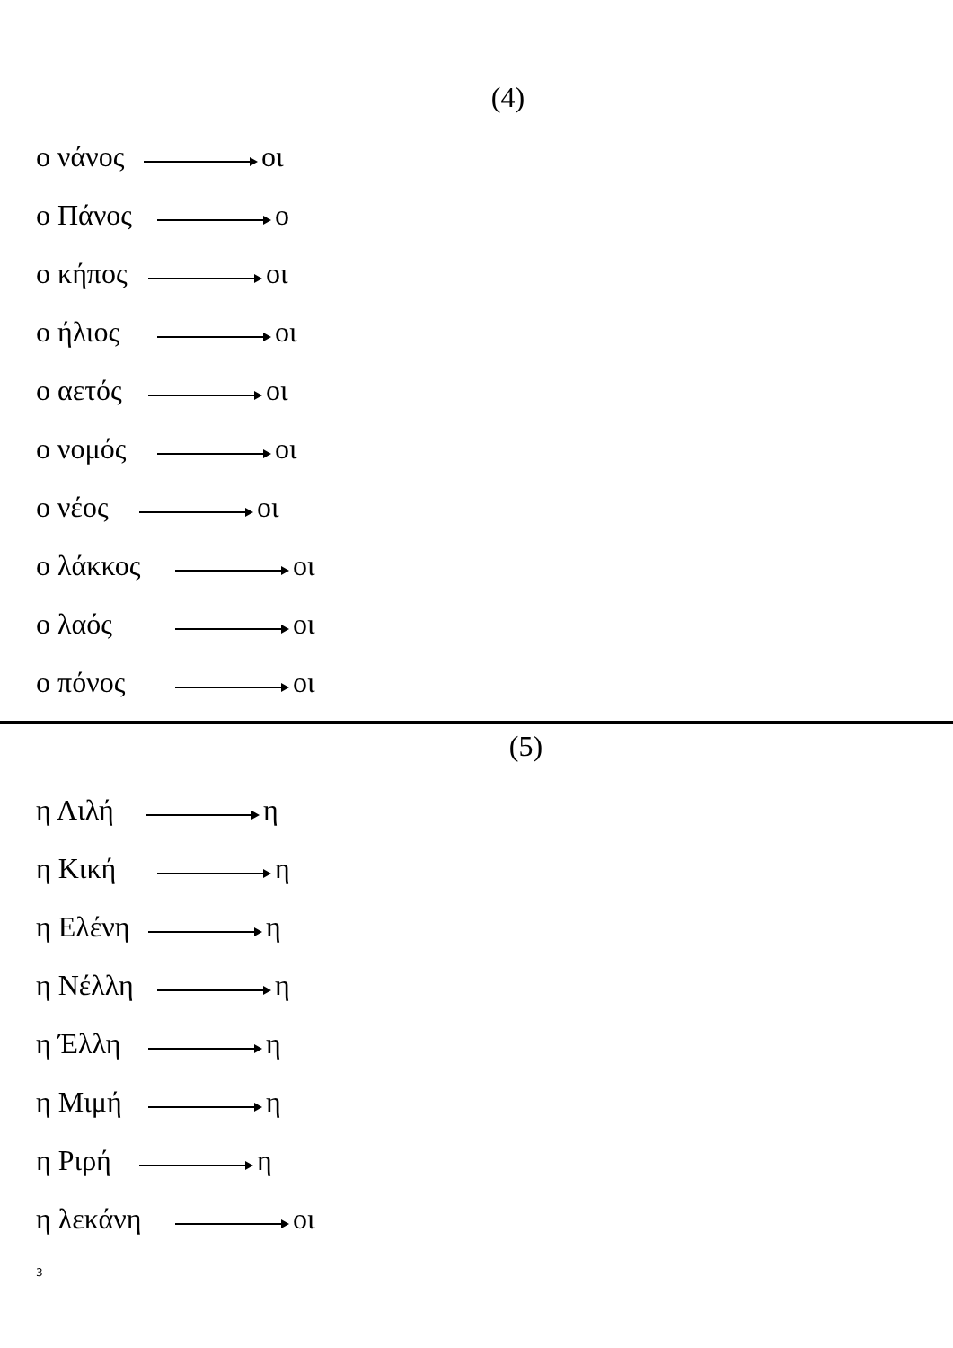(4)
ο νάνος οι
ο Πάνος ο
ο κήπος οι
ο ήλιος οι
ο αετός οι
ο νομός οι
ο νέος οι
ο λάκκος οι
ο λαός οι
ο πόνος οι
(5)
η Λιλή η
η Κική η
η Ελένη η
η Νέλλη η
η Έλλη η
η Μιμή η
η Ριρή η
η λεκάνη οι
3